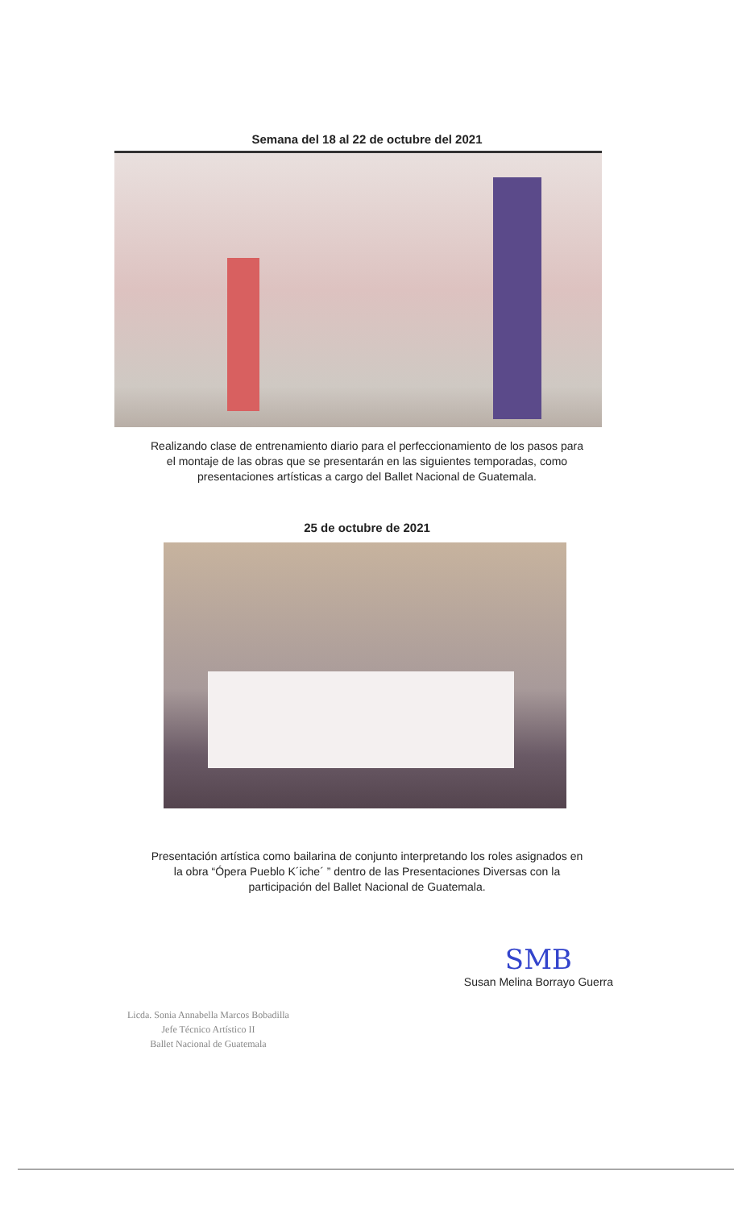Semana del 18 al 22 de octubre del 2021
Realizando clase de entrenamiento diario para el perfeccionamiento de los pasos para
el montaje de las obras que se presentarán en las siguientes temporadas, como
presentaciones artísticas a cargo del Ballet Nacional de Guatemala.
25 de octubre de 2021
Presentación artística como bailarina de conjunto interpretando los roles asignados en
la obra “Ópera Pueblo K´iche´ ” dentro de las Presentaciones Diversas con la
participación del Ballet Nacional de Guatemala.
Licda. Sonia Annabella Marcos Bobadilla
Jefe Técnico Artístico II
Ballet Nacional de Guatemala
SMB
Susan Melina Borrayo Guerra